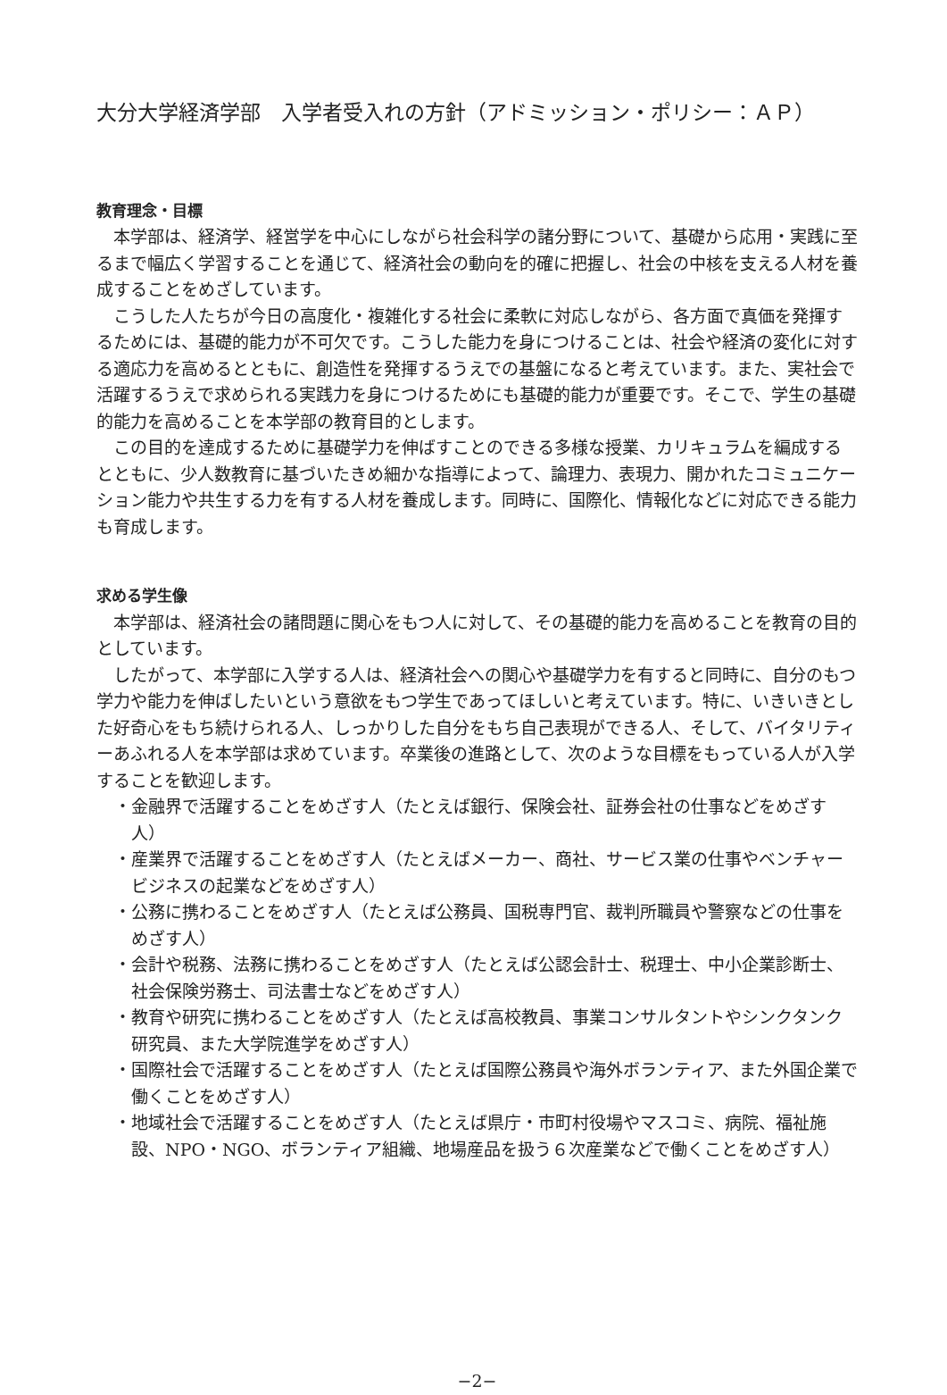大分大学経済学部　入学者受入れの方針（アドミッション・ポリシー：ＡＰ）
教育理念・目標
本学部は、経済学、経営学を中心にしながら社会科学の諸分野について、基礎から応用・実践に至るまで幅広く学習することを通じて、経済社会の動向を的確に把握し、社会の中核を支える人材を養成することをめざしています。
こうした人たちが今日の高度化・複雑化する社会に柔軟に対応しながら、各方面で真価を発揮するためには、基礎的能力が不可欠です。こうした能力を身につけることは、社会や経済の変化に対する適応力を高めるとともに、創造性を発揮するうえでの基盤になると考えています。また、実社会で活躍するうえで求められる実践力を身につけるためにも基礎的能力が重要です。そこで、学生の基礎的能力を高めることを本学部の教育目的とします。
この目的を達成するために基礎学力を伸ばすことのできる多様な授業、カリキュラムを編成するとともに、少人数教育に基づいたきめ細かな指導によって、論理力、表現力、開かれたコミュニケーション能力や共生する力を有する人材を養成します。同時に、国際化、情報化などに対応できる能力も育成します。
求める学生像
本学部は、経済社会の諸問題に関心をもつ人に対して、その基礎的能力を高めることを教育の目的としています。
したがって、本学部に入学する人は、経済社会への関心や基礎学力を有すると同時に、自分のもつ学力や能力を伸ばしたいという意欲をもつ学生であってほしいと考えています。特に、いきいきとした好奇心をもち続けられる人、しっかりした自分をもち自己表現ができる人、そして、バイタリティーあふれる人を本学部は求めています。卒業後の進路として、次のような目標をもっている人が入学することを歓迎します。
・金融界で活躍することをめざす人（たとえば銀行、保険会社、証券会社の仕事などをめざす人）
・産業界で活躍することをめざす人（たとえばメーカー、商社、サービス業の仕事やベンチャービジネスの起業などをめざす人）
・公務に携わることをめざす人（たとえば公務員、国税専門官、裁判所職員や警察などの仕事をめざす人）
・会計や税務、法務に携わることをめざす人（たとえば公認会計士、税理士、中小企業診断士、社会保険労務士、司法書士などをめざす人）
・教育や研究に携わることをめざす人（たとえば高校教員、事業コンサルタントやシンクタンク研究員、また大学院進学をめざす人）
・国際社会で活躍することをめざす人（たとえば国際公務員や海外ボランティア、また外国企業で働くことをめざす人）
・地域社会で活躍することをめざす人（たとえば県庁・市町村役場やマスコミ、病院、福祉施設、NPO・NGO、ボランティア組織、地場産品を扱う６次産業などで働くことをめざす人）
−2−